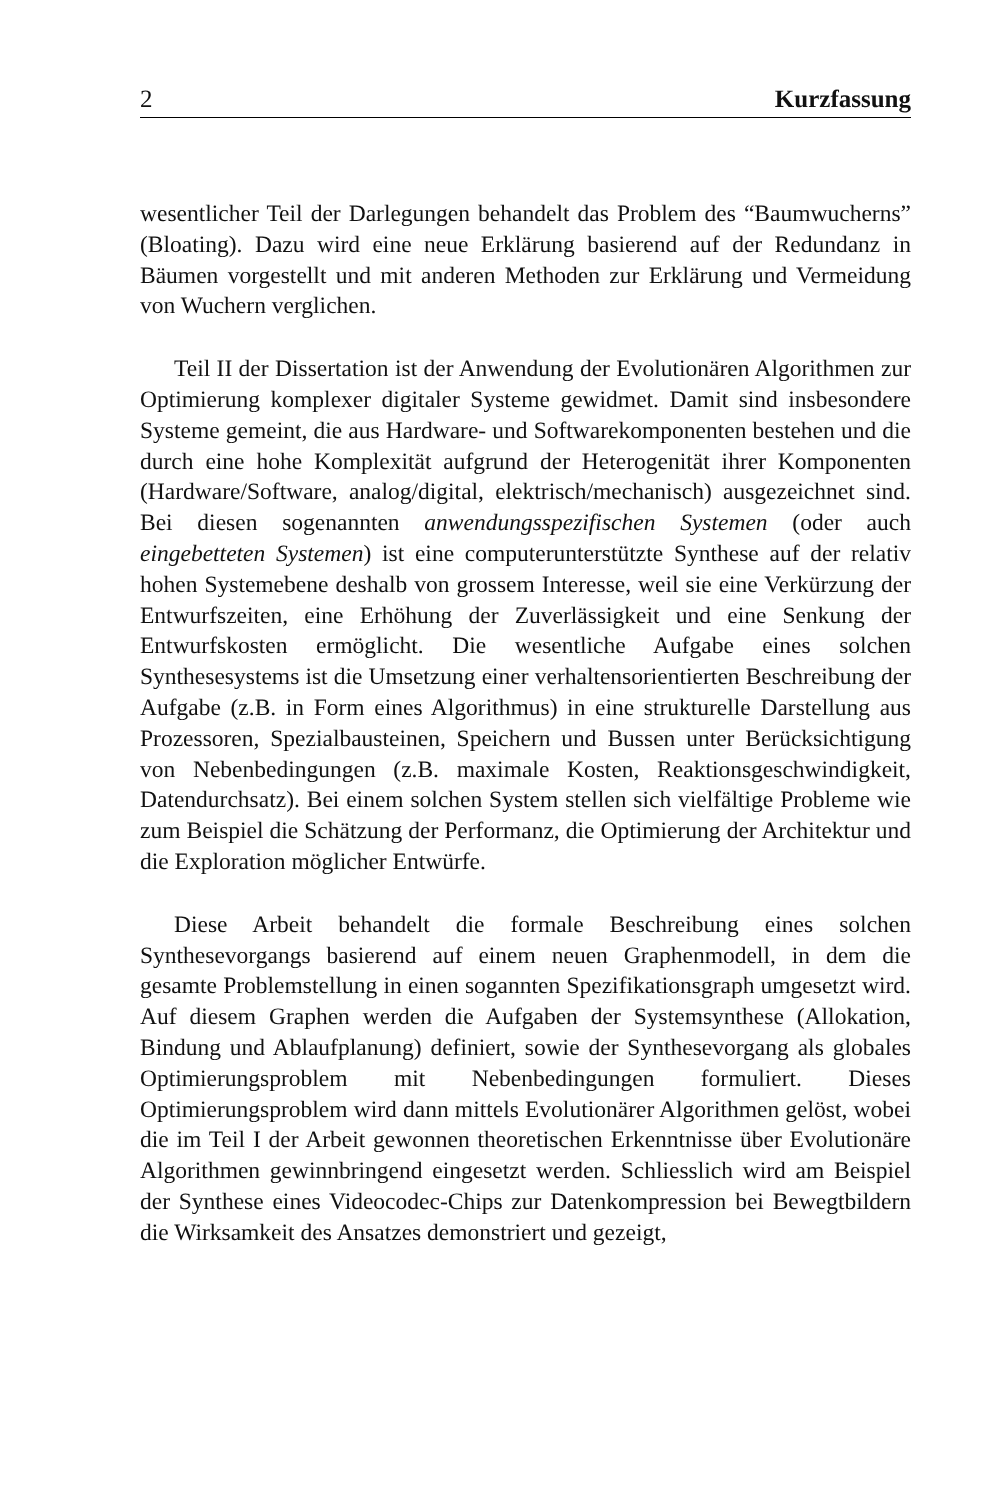2 Kurzfassung
wesentlicher Teil der Darlegungen behandelt das Problem des “Baumwucherns” (Bloating). Dazu wird eine neue Erklärung basierend auf der Redundanz in Bäumen vorgestellt und mit anderen Methoden zur Erklärung und Vermeidung von Wuchern verglichen.
Teil II der Dissertation ist der Anwendung der Evolutionären Algorithmen zur Optimierung komplexer digitaler Systeme gewidmet. Damit sind insbesondere Systeme gemeint, die aus Hardware- und Softwarekomponenten bestehen und die durch eine hohe Komplexität aufgrund der Heterogenität ihrer Komponenten (Hardware/Software, analog/digital, elektrisch/mechanisch) ausgezeichnet sind. Bei diesen sogenannten anwendungsspezifischen Systemen (oder auch eingebetteten Systemen) ist eine computerunterstützte Synthese auf der relativ hohen Systemebene deshalb von grossem Interesse, weil sie eine Verkürzung der Entwurfszeiten, eine Erhöhung der Zuverlässigkeit und eine Senkung der Entwurfskosten ermöglicht. Die wesentliche Aufgabe eines solchen Synthesesystems ist die Umsetzung einer verhaltensorientierten Beschreibung der Aufgabe (z.B. in Form eines Algorithmus) in eine strukturelle Darstellung aus Prozessoren, Spezialbausteinen, Speichern und Bussen unter Berücksichtigung von Nebenbedingungen (z.B. maximale Kosten, Reaktionsgeschwindigkeit, Datendurchsatz). Bei einem solchen System stellen sich vielfältige Probleme wie zum Beispiel die Schätzung der Performanz, die Optimierung der Architektur und die Exploration möglicher Entwürfe.
Diese Arbeit behandelt die formale Beschreibung eines solchen Synthesevorgangs basierend auf einem neuen Graphenmodell, in dem die gesamte Problemstellung in einen sogannten Spezifikationsgraph umgesetzt wird. Auf diesem Graphen werden die Aufgaben der Systemsynthese (Allokation, Bindung und Ablaufplanung) definiert, sowie der Synthesevorgang als globales Optimierungsproblem mit Nebenbedingungen formuliert. Dieses Optimierungsproblem wird dann mittels Evolutionärer Algorithmen gelöst, wobei die im Teil I der Arbeit gewonnen theoretischen Erkenntnisse über Evolutionäre Algorithmen gewinnbringend eingesetzt werden. Schliesslich wird am Beispiel der Synthese eines Videocodec-Chips zur Datenkompression bei Bewegtbildern die Wirksamkeit des Ansatzes demonstriert und gezeigt,